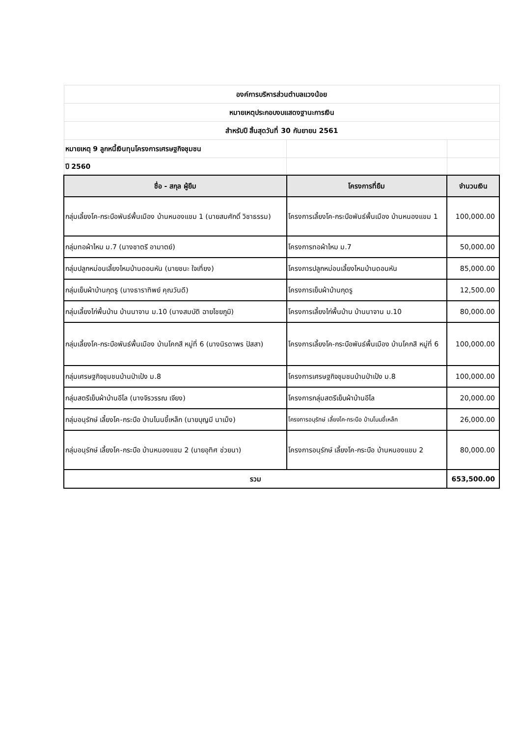| องค์การบริหารส่วนตำบลแวงน้อย | | |
| หมายเหตุประกอบงบแสดงฐานะการเงิน | | |
| สำหรับปี สิ้นสุดวันที่ 30 กันยายน 2561 | | |
| หมายเหตุ 9 ลูกหนี้เงินทุนโครงการเศรษฐกิจชุมชน | | |
| ปี 2560 | | |
| ชื่อ - สกุล ผู้ยืม | โครงการที่ยืม | จำนวนเงิน |
| กลุ่มเลี้ยงโค-กระบือพันธ์พื้นเมือง บ้านหนองแขม 1 (นายสมศักดิ์ วิชาธรรม) | โครงการเลี้ยงโค-กระบือพันธ์พื้นเมือง บ้านหนองแขม 1 | 100,000.00 |
| กลุ่มทอผ้าไหม ม.7 (นางชาตรี อามาตย์) | โครงการทอผ้าไหม ม.7 | 50,000.00 |
| กลุ่มปลูกหม่อนเลี้ยงไหมบ้านดอนหัน (นายชนะ ใจเที่ยง) | โครงการปลูกหม่อนเลี้ยงไหมบ้านดอนหัน | 85,000.00 |
| กลุ่มเย็บผ้าบ้านกุดรู (นางธาราทิพย์ คุณวันดี) | โครงการเย็บผ้าบ้านกุดรู | 12,500.00 |
| กลุ่มเลี้ยงไก่พื้นบ้าน บ้านนาจาน ม.10 (นางสมบัติ ฉายไชยภูมิ) | โครงการเลี้ยงไก่พื้นบ้าน บ้านนาจาน ม.10 | 80,000.00 |
| กลุ่มเลี้ยงโค-กระบือพันธ์พื้นเมือง บ้านโคกสี หมู่ที่ 6 (นางนิรดาพร ปัสสา) | โครงการเลี้ยงโค-กระบือพันธ์พื้นเมือง บ้านโคกสี หมู่ที่ 6 | 100,000.00 |
| กลุ่มเศรษฐกิจชุมชนบ้านป่าเป้ง ม.8 | โครงการเศรษฐกิจชุมชนบ้านป่าเป้ง ม.8 | 100,000.00 |
| กลุ่มสตรีเย็บผ้าบ้านอีโล (นางจิรวรรณ เจียง) | โครงการกลุ่มสตรีเย็บผ้าบ้านอีโล | 20,000.00 |
| กลุ่มอนุรักษ์ เลี้ยงโค-กระบือ บ้านโนนขี้เหล็ก (นายบุญมี นาเม็ง) | โครงการอนุรักษ์ เลี้ยงโค-กระบือ บ้านโนนขี้เหล็ก | 26,000.00 |
| กลุ่มอนุรักษ์ เลี้ยงโค-กระบือ บ้านหนองแขม 2 (นายอุทิศ ช่วยนา) | โครงการอนุรักษ์ เลี้ยงโค-กระบือ บ้านหนองแขม 2 | 80,000.00 |
| รวม | | 653,500.00 |